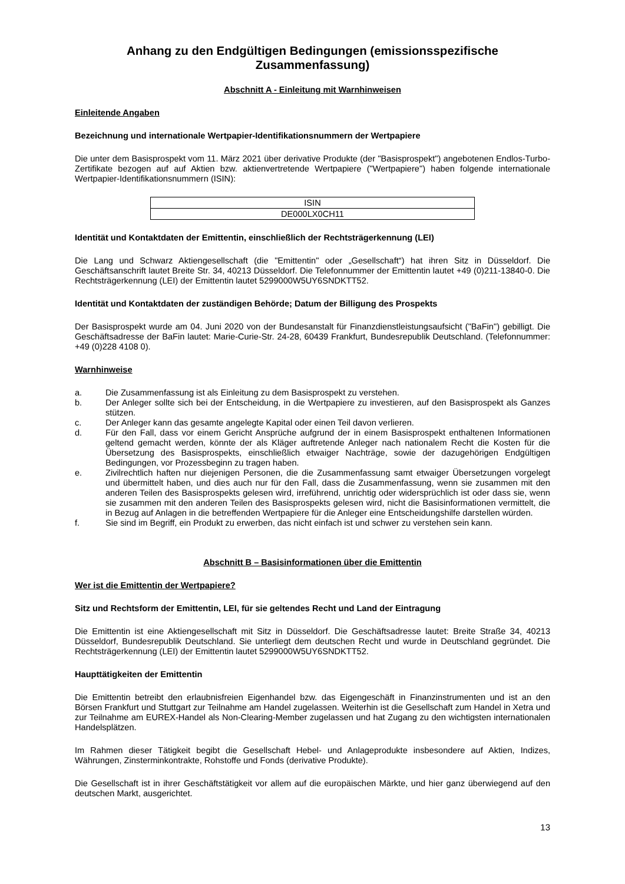Anhang zu den Endgültigen Bedingungen (emissionsspezifische Zusammenfassung)
Abschnitt A - Einleitung mit Warnhinweisen
Einleitende Angaben
Bezeichnung und internationale Wertpapier-Identifikationsnummern der Wertpapiere
Die unter dem Basisprospekt vom 11. März 2021 über derivative Produkte (der "Basisprospekt") angebotenen Endlos-Turbo-Zertifikate bezogen auf auf Aktien bzw. aktienvertretende Wertpapiere ("Wertpapiere") haben folgende internationale Wertpapier-Identifikationsnummern (ISIN):
| ISIN |
| --- |
| DE000LX0CH11 |
Identität und Kontaktdaten der Emittentin, einschließlich der Rechtsträgerkennung (LEI)
Die Lang und Schwarz Aktiengesellschaft (die "Emittentin" oder „Gesellschaft“) hat ihren Sitz in Düsseldorf. Die Geschäftsanschrift lautet Breite Str. 34, 40213 Düsseldorf. Die Telefonnummer der Emittentin lautet +49 (0)211-13840-0. Die Rechtsträgerkennung (LEI) der Emittentin lautet 5299000W5UY6SNDKTT52.
Identität und Kontaktdaten der zuständigen Behörde; Datum der Billigung des Prospekts
Der Basisprospekt wurde am 04. Juni 2020 von der Bundesanstalt für Finanzdienstleistungsaufsicht ("BaFin") gebilligt. Die Geschäftsadresse der BaFin lautet: Marie-Curie-Str. 24-28, 60439 Frankfurt, Bundesrepublik Deutschland. (Telefonnummer: +49 (0)228 4108 0).
Warnhinweise
a. Die Zusammenfassung ist als Einleitung zu dem Basisprospekt zu verstehen.
b. Der Anleger sollte sich bei der Entscheidung, in die Wertpapiere zu investieren, auf den Basisprospekt als Ganzes stützen.
c. Der Anleger kann das gesamte angelegte Kapital oder einen Teil davon verlieren.
d. Für den Fall, dass vor einem Gericht Ansprüche aufgrund der in einem Basisprospekt enthaltenen Informationen geltend gemacht werden, könnte der als Kläger auftretende Anleger nach nationalem Recht die Kosten für die Übersetzung des Basisprospekts, einschließlich etwaiger Nachträge, sowie der dazugehörigen Endgültigen Bedingungen, vor Prozessbeginn zu tragen haben.
e. Zivilrechtlich haften nur diejenigen Personen, die die Zusammenfassung samt etwaiger Übersetzungen vorgelegt und übermittelt haben, und dies auch nur für den Fall, dass die Zusammenfassung, wenn sie zusammen mit den anderen Teilen des Basisprospekts gelesen wird, irreführend, unrichtig oder widersprüchlich ist oder dass sie, wenn sie zusammen mit den anderen Teilen des Basisprospekts gelesen wird, nicht die Basisinformationen vermittelt, die in Bezug auf Anlagen in die betreffenden Wertpapiere für die Anleger eine Entscheidungshilfe darstellen würden.
f. Sie sind im Begriff, ein Produkt zu erwerben, das nicht einfach ist und schwer zu verstehen sein kann.
Abschnitt B – Basisinformationen über die Emittentin
Wer ist die Emittentin der Wertpapiere?
Sitz und Rechtsform der Emittentin, LEI, für sie geltendes Recht und Land der Eintragung
Die Emittentin ist eine Aktiengesellschaft mit Sitz in Düsseldorf. Die Geschäftsadresse lautet: Breite Straße 34, 40213 Düsseldorf, Bundesrepublik Deutschland. Sie unterliegt dem deutschen Recht und wurde in Deutschland gegründet. Die Rechtsträgerkennung (LEI) der Emittentin lautet 5299000W5UY6SNDKTT52.
Haupttätigkeiten der Emittentin
Die Emittentin betreibt den erlaubnisfreien Eigenhandel bzw. das Eigengeschäft in Finanzinstrumenten und ist an den Börsen Frankfurt und Stuttgart zur Teilnahme am Handel zugelassen. Weiterhin ist die Gesellschaft zum Handel in Xetra und zur Teilnahme am EUREX-Handel als Non-Clearing-Member zugelassen und hat Zugang zu den wichtigsten internationalen Handelsplätzen.
Im Rahmen dieser Tätigkeit begibt die Gesellschaft Hebel- und Anlageprodukte insbesondere auf Aktien, Indizes, Währungen, Zinsterminkontrakte, Rohstoffe und Fonds (derivative Produkte).
Die Gesellschaft ist in ihrer Geschäftstätigkeit vor allem auf die europäischen Märkte, und hier ganz überwiegend auf den deutschen Markt, ausgerichtet.
13